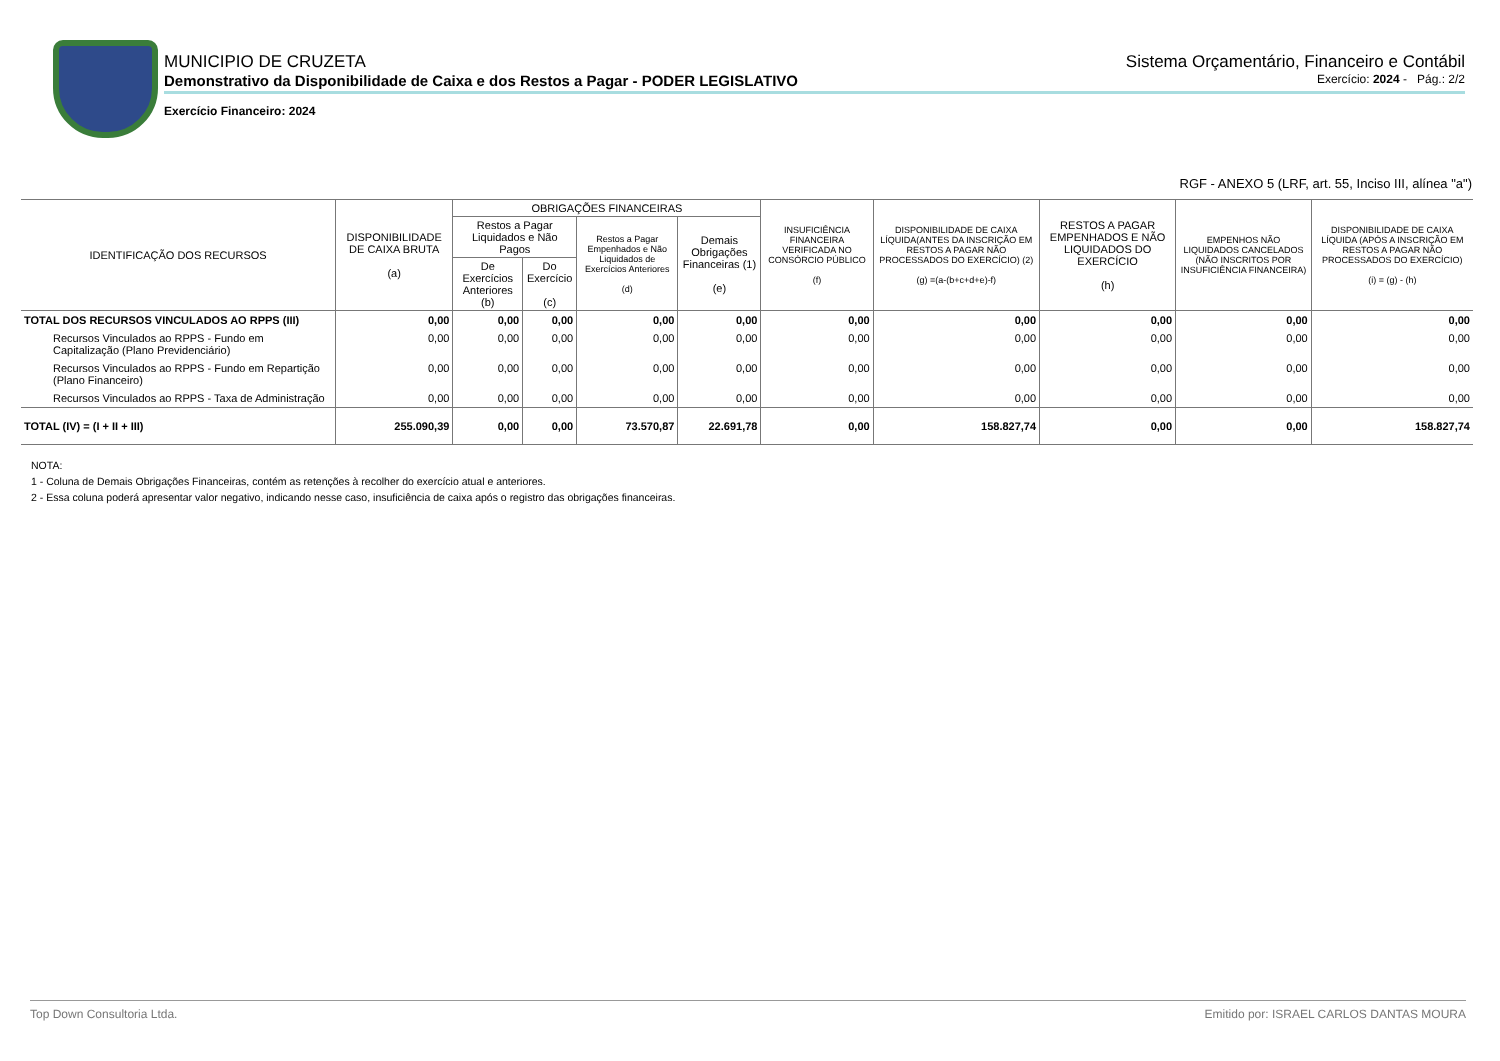MUNICIPIO DE CRUZETA Sistema Orçamentário, Financeiro e Contábil
Demonstrativo da Disponibilidade de Caixa e dos Restos a Pagar - PODER LEGISLATIVO Exercício: 2024 - Pág.: 2/2
Exercício Financeiro: 2024
RGF - ANEXO 5 (LRF, art. 55, Inciso III, alínea "a")
| IDENTIFICAÇÃO DOS RECURSOS | DISPONIBILIDADE DE CAIXA BRUTA (a) | OBRIGAÇÕES FINANCEIRAS | | | | INSUFICIÊNCIA FINANCEIRA VERIFICADA NO CONSÓRCIO PÚBLICO (f) | DISPONIBILIDADE DE CAIXA LÍQUIDA(ANTES DA INSCRIÇÃO EM RESTOS A PAGAR NÃO PROCESSADOS DO EXERCÍCIO) (2) (g) =(a-(b+c+d+e)-f) | RESTOS A PAGAR EMPENHADOS E NÃO LIQUIDADOS DO EXERCÍCIO (h) | EMPENHOS NÃO LIQUIDADOS CANCELADOS (NÃO INSCRITOS POR INSUFICIÊNCIA FINANCEIRA) | DISPONIBILIDADE DE CAIXA LÍQUIDA (APÓS A INSCRIÇÃO EM RESTOS A PAGAR NÃO PROCESSADOS DO EXERCÍCIO) (i) = (g) - (h) |
| --- | --- | --- | --- | --- | --- | --- | --- | --- | --- | --- |
| | | Restos a Pagar Liquidados e Não Pagos | | Restos a Pagar Empenhados e Não Liquidados de Exercícios Anteriores (d) | Demais Obrigações Financeiras (1) (e) | | | | | |
| | | De Exercícios Anteriores (b) | Do Exercício (c) | | | | | | | |
| TOTAL DOS RECURSOS VINCULADOS AO RPPS (III) | 0,00 | 0,00 | 0,00 | 0,00 | 0,00 | 0,00 | 0,00 | 0,00 | 0,00 | 0,00 |
| Recursos Vinculados ao RPPS - Fundo em Capitalização (Plano Previdenciário) | 0,00 | 0,00 | 0,00 | 0,00 | 0,00 | 0,00 | 0,00 | 0,00 | 0,00 | 0,00 |
| Recursos Vinculados ao RPPS - Fundo em Repartição (Plano Financeiro) | 0,00 | 0,00 | 0,00 | 0,00 | 0,00 | 0,00 | 0,00 | 0,00 | 0,00 | 0,00 |
| Recursos Vinculados ao RPPS - Taxa de Administração | 0,00 | 0,00 | 0,00 | 0,00 | 0,00 | 0,00 | 0,00 | 0,00 | 0,00 | 0,00 |
| TOTAL (IV) = (I + II + III) | 255.090,39 | 0,00 | 0,00 | 73.570,87 | 22.691,78 | 0,00 | 158.827,74 | 0,00 | 0,00 | 158.827,74 |
NOTA:
1 - Coluna de Demais Obrigações Financeiras, contém as retenções à recolher do exercício atual e anteriores.
2 - Essa coluna poderá apresentar valor negativo, indicando nesse caso, insuficiência de caixa após o registro das obrigações financeiras.
Top Down Consultoria Ltda. Emitido por: ISRAEL CARLOS DANTAS MOURA